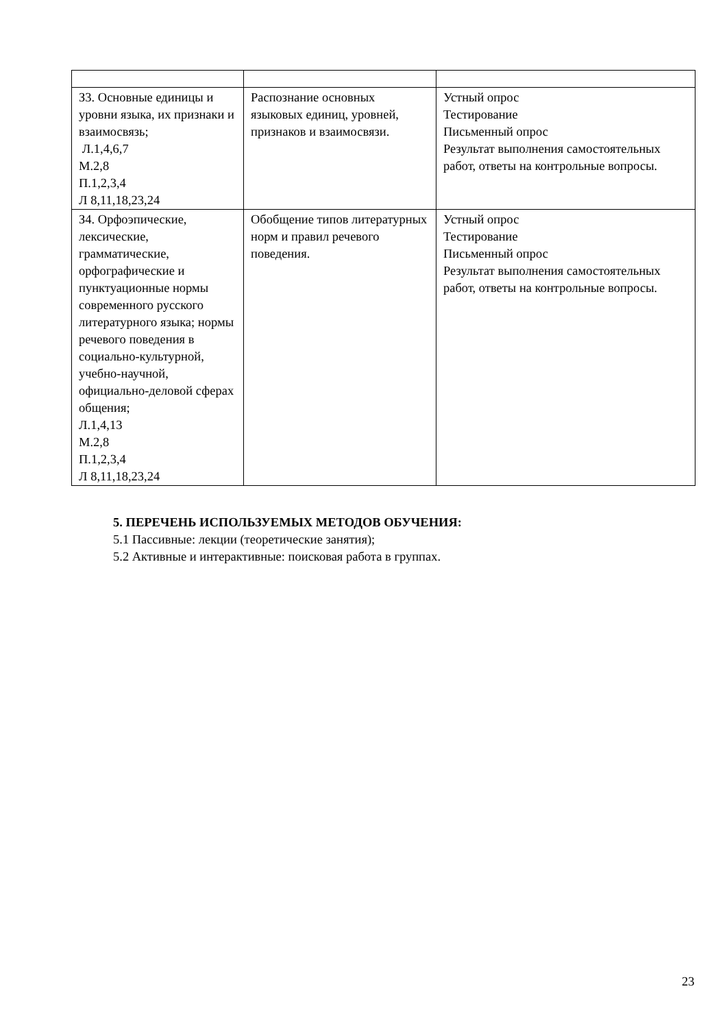| З3. Основные единицы и уровни языка, их признаки и взаимосвязь; Л.1,4,6,7 М.2,8 П.1,2,3,4 Л 8,11,18,23,24 | Распознание основных языковых единиц, уровней, признаков и взаимосвязи. | Устный опрос Тестирование Письменный опрос Результат выполнения самостоятельных работ, ответы на контрольные вопросы. |
| З4. Орфоэпические, лексические, грамматические, орфографические и пунктуационные нормы современного русского литературного языка; нормы речевого поведения в социально-культурной, учебно-научной, официально-деловой сферах общения; Л.1,4,13 М.2,8 П.1,2,3,4 Л 8,11,18,23,24 | Обобщение типов литературных норм и правил речевого поведения. | Устный опрос Тестирование Письменный опрос Результат выполнения самостоятельных работ, ответы на контрольные вопросы. |
5. ПЕРЕЧЕНЬ ИСПОЛЬЗУЕМЫХ МЕТОДОВ ОБУЧЕНИЯ:
5.1 Пассивные: лекции (теоретические занятия);
5.2 Активные и интерактивные: поисковая работа в группах.
23